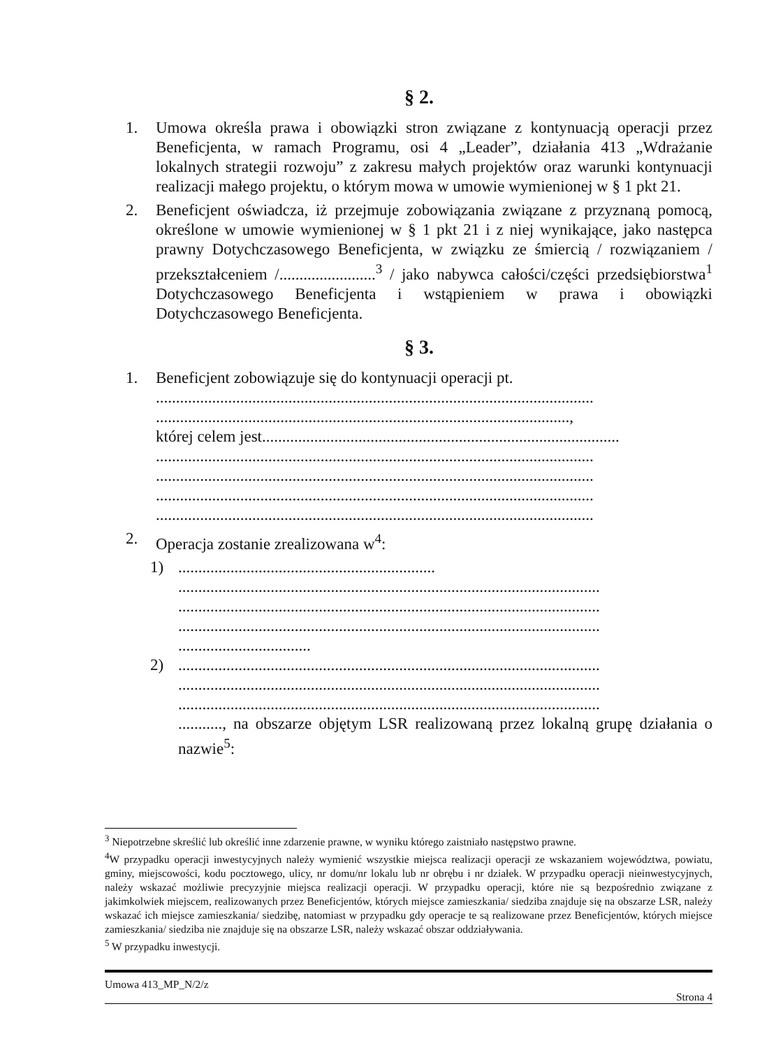§ 2.
1. Umowa określa prawa i obowiązki stron związane z kontynuacją operacji przez Beneficjenta, w ramach Programu, osi 4 „Leader”, działania 413 „Wdrażanie lokalnych strategii rozwoju” z zakresu małych projektów oraz warunki kontynuacji realizacji małego projektu, o którym mowa w umowie wymienionej w § 1 pkt 21.
2. Beneficjent oświadcza, iż przejmuje zobowiązania związane z przyznaną pomocą, określone w umowie wymienionej w § 1 pkt 21 i z niej wynikające, jako następca prawny Dotychczasowego Beneficjenta, w związku ze śmiercią / rozwiązaniem / przekształceniem /........................<sup>3</sup> / jako nabywca całości/części przedsiębiorstwa<sup>1</sup> Dotychczasowego Beneficjenta i wstąpieniem w prawa i obowiązki Dotychczasowego Beneficjenta.
§ 3.
1. Beneficjent zobowiązuje się do kontynuacji operacji pt.
.............................................................................................................
.......................................................................................................,
której celem jest.........................................................................................
.............................................................................................................
.............................................................................................................
.............................................................................................................
.............................................................................................................
2. Operacja zostanie zrealizowana w<sup>4</sup>:
1) ................................................................
.........................................................................................................
.........................................................................................................
.........................................................................................................
.................................
2) .........................................................................................................
.........................................................................................................
.........................................................................................................
..........., na obszarze objętym LSR realizowaną przez lokalną grupę działania o nazwie<sup>5</sup>:
<sup>3</sup> Niepotrzebne skreślić lub określić inne zdarzenie prawne, w wyniku którego zaistniało następstwo prawne.
<sup>4</sup> W przypadku operacji inwestycyjnych należy wymienić wszystkie miejsca realizacji operacji ze wskazaniem województwa, powiatu, gminy, miejscowości, kodu pocztowego, ulicy, nr domu/nr lokalu lub nr obrębu i nr działek. W przypadku operacji nieinwestycyjnych, należy wskazać możliwie precyzyjnie miejsca realizacji operacji. W przypadku operacji, które nie są bezpośrednio związane z jakimkolwiek miejscem, realizowanych przez Beneficjentów, których miejsce zamieszkania/ siedziba znajduje się na obszarze LSR, należy wskazać ich miejsce zamieszkania/ siedzibę, natomiast w przypadku gdy operacje te są realizowane przez Beneficjentów, których miejsce zamieszkania/ siedziba nie znajduje się na obszarze LSR, należy wskazać obszar oddziaływania.
<sup>5</sup> W przypadku inwestycji.
Umowa 413_MP_N/2/z
Strona 4